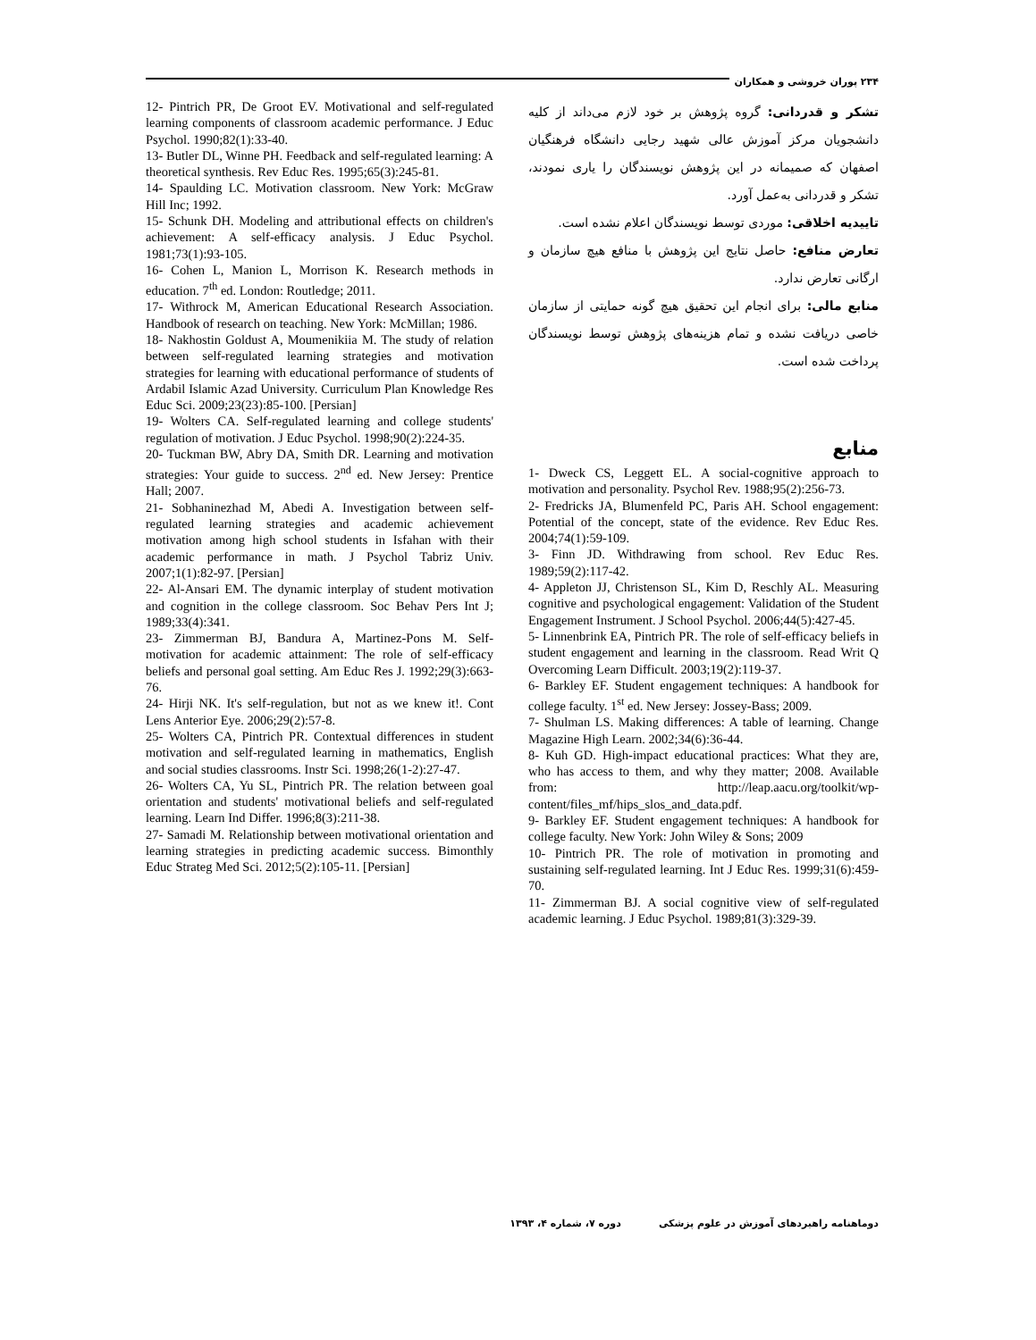۲۳۴ پوران خروشی و همکاران
تشکر و قدردانی: گروه پژوهش بر خود لازم می‌داند از کلیه دانشجویان مرکز آموزش عالی شهید رجایی دانشگاه فرهنگیان اصفهان که صمیمانه در این پژوهش نویسندگان را یاری نمودند، تشکر و قدردانی به‌عمل آورد.
تاییدیه اخلاقی: موردی توسط نویسندگان اعلام نشده است.
تعارض منافع: حاصل نتایج این پژوهش با منافع هیچ سازمان و ارگانی تعارض ندارد.
منابع مالی: برای انجام این تحقیق هیچ گونه حمایتی از سازمان خاصی دریافت نشده و تمام هزینه‌های پژوهش توسط نویسندگان پرداخت شده است.
منابع
1- Dweck CS, Leggett EL. A social-cognitive approach to motivation and personality. Psychol Rev. 1988;95(2):256-73.
2- Fredricks JA, Blumenfeld PC, Paris AH. School engagement: Potential of the concept, state of the evidence. Rev Educ Res. 2004;74(1):59-109.
3- Finn JD. Withdrawing from school. Rev Educ Res. 1989;59(2):117-42.
4- Appleton JJ, Christenson SL, Kim D, Reschly AL. Measuring cognitive and psychological engagement: Validation of the Student Engagement Instrument. J School Psychol. 2006;44(5):427-45.
5- Linnenbrink EA, Pintrich PR. The role of self-efficacy beliefs in student engagement and learning in the classroom. Read Writ Q Overcoming Learn Difficult. 2003;19(2):119-37.
6- Barkley EF. Student engagement techniques: A handbook for college faculty. 1<sup>st</sup> ed. New Jersey: Jossey-Bass; 2009.
7- Shulman LS. Making differences: A table of learning. Change Magazine High Learn. 2002;34(6):36-44.
8- Kuh GD. High-impact educational practices: What they are, who has access to them, and why they matter; 2008. Available from: http://leap.aacu.org/toolkit/wp-content/files_mf/hips_slos_and_data.pdf.
9- Barkley EF. Student engagement techniques: A handbook for college faculty. New York: John Wiley & Sons; 2009
10- Pintrich PR. The role of motivation in promoting and sustaining self-regulated learning. Int J Educ Res. 1999;31(6):459-70.
11- Zimmerman BJ. A social cognitive view of self-regulated academic learning. J Educ Psychol. 1989;81(3):329-39.
12- Pintrich PR, De Groot EV. Motivational and self-regulated learning components of classroom academic performance. J Educ Psychol. 1990;82(1):33-40.
13- Butler DL, Winne PH. Feedback and self-regulated learning: A theoretical synthesis. Rev Educ Res. 1995;65(3):245-81.
14- Spaulding LC. Motivation classroom. New York: McGraw Hill Inc; 1992.
15- Schunk DH. Modeling and attributional effects on children's achievement: A self-efficacy analysis. J Educ Psychol. 1981;73(1):93-105.
16- Cohen L, Manion L, Morrison K. Research methods in education. 7<sup>th</sup> ed. London: Routledge; 2011.
17- Withrock M, American Educational Research Association. Handbook of research on teaching. New York: McMillan; 1986.
18- Nakhostin Goldust A, Moumenikiia M. The study of relation between self-regulated learning strategies and motivation strategies for learning with educational performance of students of Ardabil Islamic Azad University. Curriculum Plan Knowledge Res Educ Sci. 2009;23(23):85-100. [Persian]
19- Wolters CA. Self-regulated learning and college students' regulation of motivation. J Educ Psychol. 1998;90(2):224-35.
20- Tuckman BW, Abry DA, Smith DR. Learning and motivation strategies: Your guide to success. 2<sup>nd</sup> ed. New Jersey: Prentice Hall; 2007.
21- Sobhaninezhad M, Abedi A. Investigation between self-regulated learning strategies and academic achievement motivation among high school students in Isfahan with their academic performance in math. J Psychol Tabriz Univ. 2007;1(1):82-97. [Persian]
22- Al-Ansari EM. The dynamic interplay of student motivation and cognition in the college classroom. Soc Behav Pers Int J; 1989;33(4):341.
23- Zimmerman BJ, Bandura A, Martinez-Pons M. Self-motivation for academic attainment: The role of self-efficacy beliefs and personal goal setting. Am Educ Res J. 1992;29(3):663-76.
24- Hirji NK. It's self-regulation, but not as we knew it!. Cont Lens Anterior Eye. 2006;29(2):57-8.
25- Wolters CA, Pintrich PR. Contextual differences in student motivation and self-regulated learning in mathematics, English and social studies classrooms. Instr Sci. 1998;26(1-2):27-47.
26- Wolters CA, Yu SL, Pintrich PR. The relation between goal orientation and students' motivational beliefs and self-regulated learning. Learn Ind Differ. 1996;8(3):211-38.
27- Samadi M. Relationship between motivational orientation and learning strategies in predicting academic success. Bimonthly Educ Strateg Med Sci. 2012;5(2):105-11. [Persian]
دوماهنامه راهبردهای آموزش در علوم پزشکی دوره ۷، شماره ۴، ۱۳۹۳